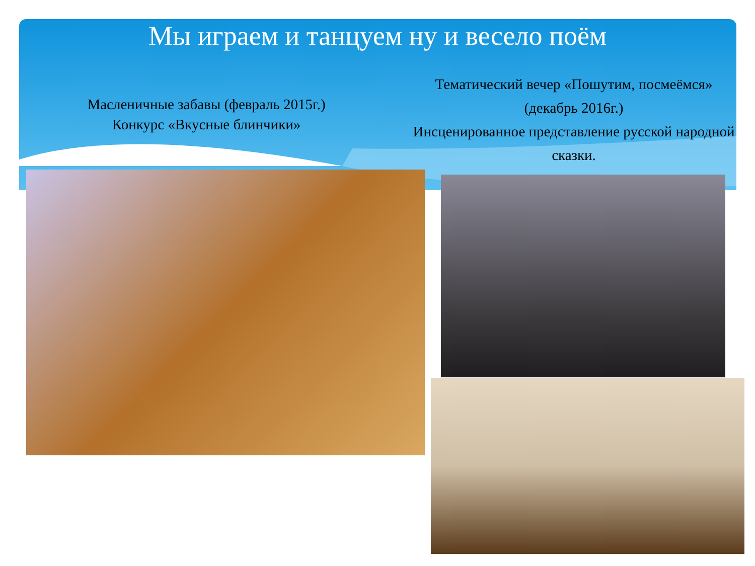Мы играем и танцуем ну и весело поём
Масленичные забавы (февраль 2015г.)
Конкурс «Вкусные блинчики»
Тематический вечер «Пошутим, посмеёмся»
(декабрь 2016г.)
Инсценированное представление русской народной сказки.